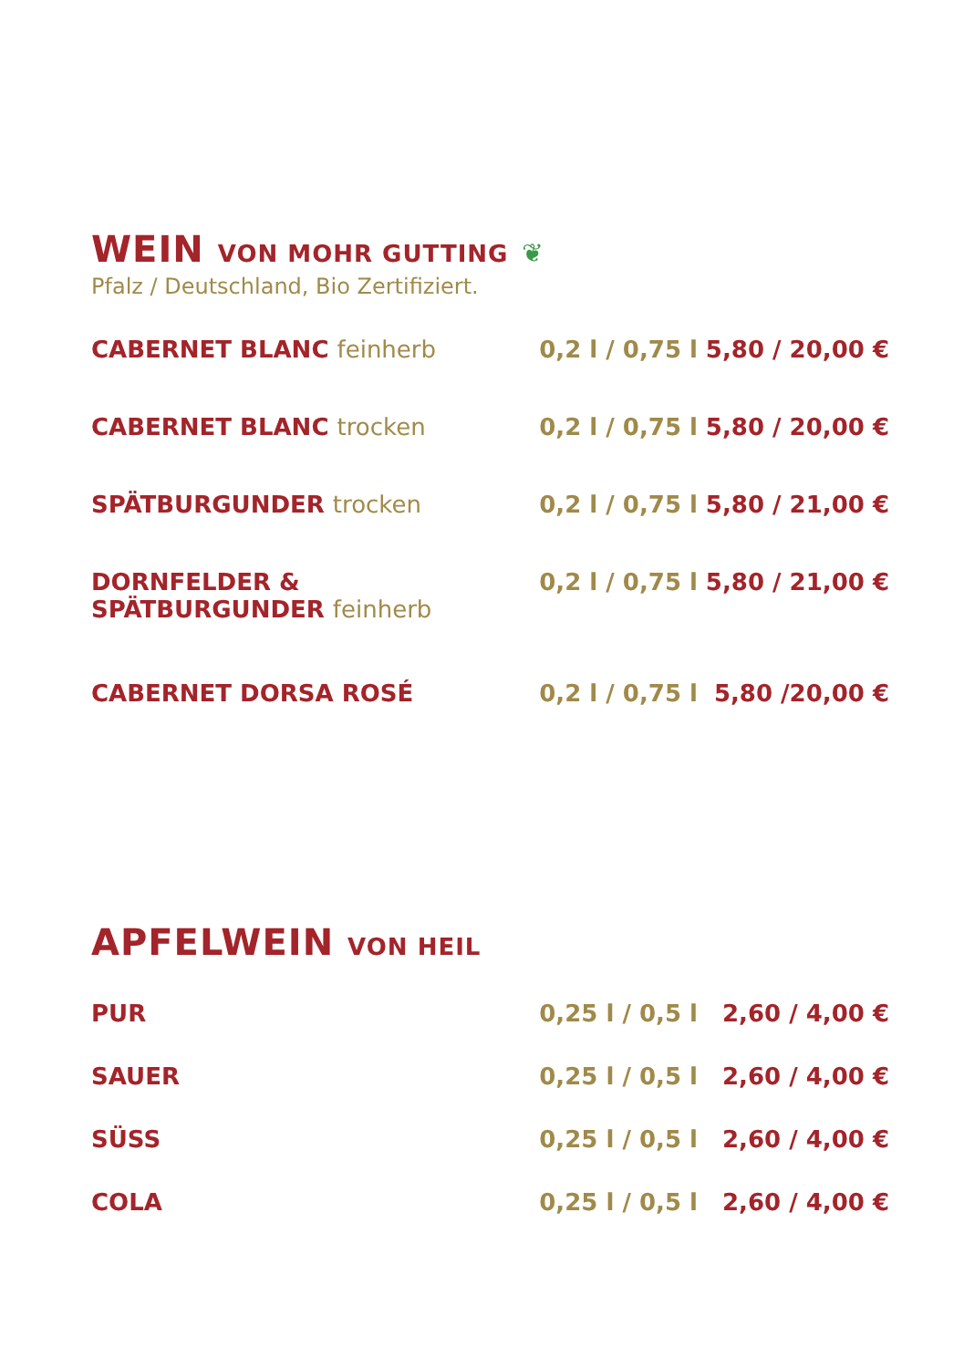WEIN VON MOHR GUTTING ❦
Pfalz / Deutschland, Bio Zertifiziert.
| CABERNET BLANC feinherb | 0,2 l / 0,75 l | 5,80 / 20,00 € |
| CABERNET BLANC trocken | 0,2 l / 0,75 l | 5,80 / 20,00 € |
| SPÄTBURGUNDER trocken | 0,2 l / 0,75 l | 5,80 / 21,00 € |
| DORNFELDER & SPÄTBURGUNDER feinherb | 0,2 l / 0,75 l | 5,80 / 21,00 € |
| CABERNET DORSA ROSÉ | 0,2 l / 0,75 l | 5,80 /20,00 € |
APFELWEIN VON HEIL
| PUR | 0,25 l / 0,5 l | 2,60 / 4,00 € |
| SAUER | 0,25 l / 0,5 l | 2,60 / 4,00 € |
| SÜSS | 0,25 l / 0,5 l | 2,60 / 4,00 € |
| COLA | 0,25 l / 0,5 l | 2,60 / 4,00 € |